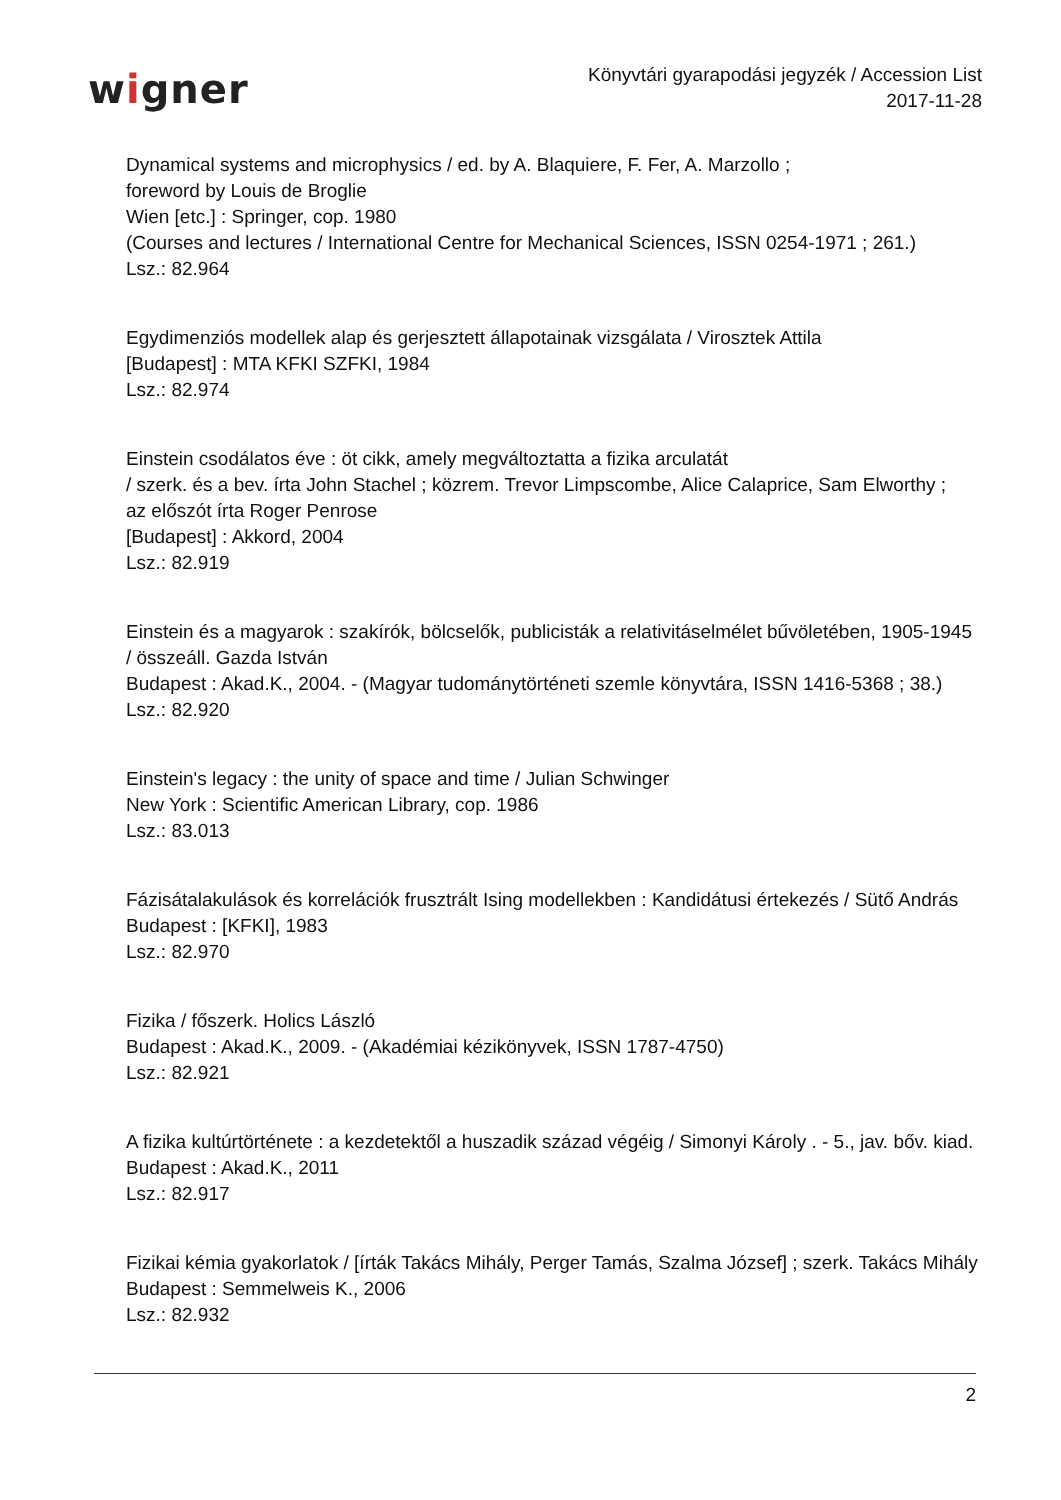wigner
Könyvtári gyarapodási jegyzék / Accession List
2017-11-28
Dynamical systems and microphysics / ed. by A. Blaquiere, F. Fer, A. Marzollo ;
foreword by Louis de Broglie
Wien [etc.] : Springer, cop. 1980
(Courses and lectures / International Centre for Mechanical Sciences, ISSN 0254-1971 ; 261.)
Lsz.: 82.964
Egydimenziós modellek alap és gerjesztett állapotainak vizsgálata / Virosztek Attila
[Budapest] : MTA KFKI SZFKI, 1984
Lsz.: 82.974
Einstein csodálatos éve : öt cikk, amely megváltoztatta a fizika arculatát
/ szerk. és a bev. írta John Stachel ; közrem. Trevor Limpscombe, Alice Calaprice, Sam Elworthy ;
az előszót írta Roger Penrose
[Budapest] : Akkord, 2004
Lsz.: 82.919
Einstein és a magyarok : szakírók, bölcselők, publicisták a relativitáselmélet bűvöletében, 1905-1945
/ összeáll. Gazda István
Budapest : Akad.K., 2004. - (Magyar tudománytörténeti szemle könyvtára, ISSN 1416-5368 ; 38.)
Lsz.: 82.920
Einstein's legacy : the unity of space and time / Julian Schwinger
New York : Scientific American Library, cop. 1986
Lsz.: 83.013
Fázisátalakulások és korrelációk frusztrált Ising modellekben : Kandidátusi értekezés / Sütő András
Budapest : [KFKI], 1983
Lsz.: 82.970
Fizika / főszerk. Holics László
Budapest : Akad.K., 2009. - (Akadémiai kézikönyvek, ISSN 1787-4750)
Lsz.: 82.921
A fizika kultúrtörténete : a kezdetektől a huszadik század végéig / Simonyi Károly . - 5., jav. bőv. kiad.
Budapest : Akad.K., 2011
Lsz.: 82.917
Fizikai kémia gyakorlatok / [írták Takács Mihály, Perger Tamás, Szalma József] ; szerk. Takács Mihály
Budapest : Semmelweis K., 2006
Lsz.: 82.932
2